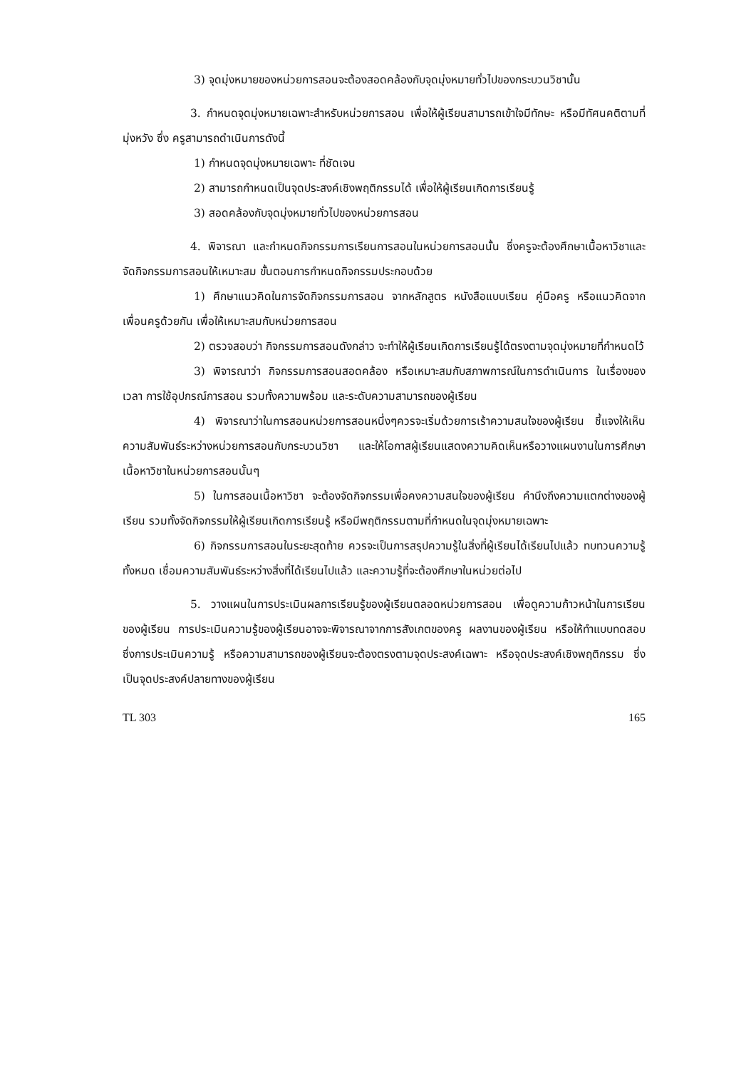3) จุดมุ่งหมายของหน่วยการสอนจะต้องสอดคล้องกับจุดมุ่งหมายทั่วไปของกระบวนวิชานั้น
3. กำหนดจุดมุ่งหมายเฉพาะสำหรับหน่วยการสอน เพื่อให้ผู้เรียนสามารถเข้าใจมีทักษะ หรือมีทัศนคติตามที่มุ่งหวัง ซึ่ง ครูสามารถดำเนินการดังนี้
1) กำหนดจุดมุ่งหมายเฉพาะ ที่ชัดเจน
2) สามารถกำหนดเป็นจุดประสงค์เชิงพฤติกรรมได้ เพื่อให้ผู้เรียนเกิดการเรียนรู้
3) สอดคล้องกับจุดมุ่งหมายทั่วไปของหน่วยการสอน
4. พิจารณา และกำหนดกิจกรรมการเรียนการสอนในหน่วยการสอนนั้น ซึ่งครูจะต้องศึกษาเนื้อหาวิชาและจัดกิจกรรมการสอนให้เหมาะสม ขั้นตอนการกำหนดกิจกรรมประกอบด้วย
1) ศึกษาแนวคิดในการจัดกิจกรรมการสอน จากหลักสูตร หนังสือแบบเรียน คู่มือครู หรือแนวคิดจากเพื่อนครูด้วยกัน เพื่อให้เหมาะสมกับหน่วยการสอน
2) ตรวจสอบว่า กิจกรรมการสอนดังกล่าว จะทำให้ผู้เรียนเกิดการเรียนรู้ได้ตรงตามจุดมุ่งหมายที่กำหนดไว้
3) พิจารณาว่า กิจกรรมการสอนสอดคล้อง หรือเหมาะสมกับสภาพการณ์ในการดำเนินการ ในเรื่องของเวลา การใช้อุปกรณ์การสอน รวมทั้งความพร้อม และระดับความสามารถของผู้เรียน
4) พิจารณาว่าในการสอนหน่วยการสอนหนึ่งๆควรจะเริ่มด้วยการเร้าความสนใจของผู้เรียน ชี้แจงให้เห็นความสัมพันธ์ระหว่างหน่วยการสอนกับกระบวนวิชา และให้โอกาสผู้เรียนแสดงความคิดเห็นหรือวางแผนงานในการศึกษาเนื้อหาวิชาในหน่วยการสอนนั้นๆ
5) ในการสอนเนื้อหาวิชา จะต้องจัดกิจกรรมเพื่อคงความสนใจของผู้เรียน คำนึงถึงความแตกต่างของผู้เรียน รวมทั้งจัดกิจกรรมให้ผู้เรียนเกิดการเรียนรู้ หรือมีพฤติกรรมตามที่กำหนดในจุดมุ่งหมายเฉพาะ
6) กิจกรรมการสอนในระยะสุดท้าย ควรจะเป็นการสรุปความรู้ในสิ่งที่ผู้เรียนได้เรียนไปแล้ว ทบทวนความรู้ทั้งหมด เชื่อมความสัมพันธ์ระหว่างสิ่งที่ได้เรียนไปแล้ว และความรู้ที่จะต้องศึกษาในหน่วยต่อไป
5. วางแผนในการประเมินผลการเรียนรู้ของผู้เรียนตลอดหน่วยการสอน เพื่อดูความก้าวหน้าในการเรียนของผู้เรียน การประเมินความรู้ของผู้เรียนอาจจะพิจารณาจากการสังเกตของครู ผลงานของผู้เรียน หรือให้ทำแบบทดสอบ ซึ่งการประเมินความรู้ หรือความสามารถของผู้เรียนจะต้องตรงตามจุดประสงค์เฉพาะ หรือจุดประสงค์เชิงพฤติกรรม ซึ่งเป็นจุดประสงค์ปลายทางของผู้เรียน
TL 303 165